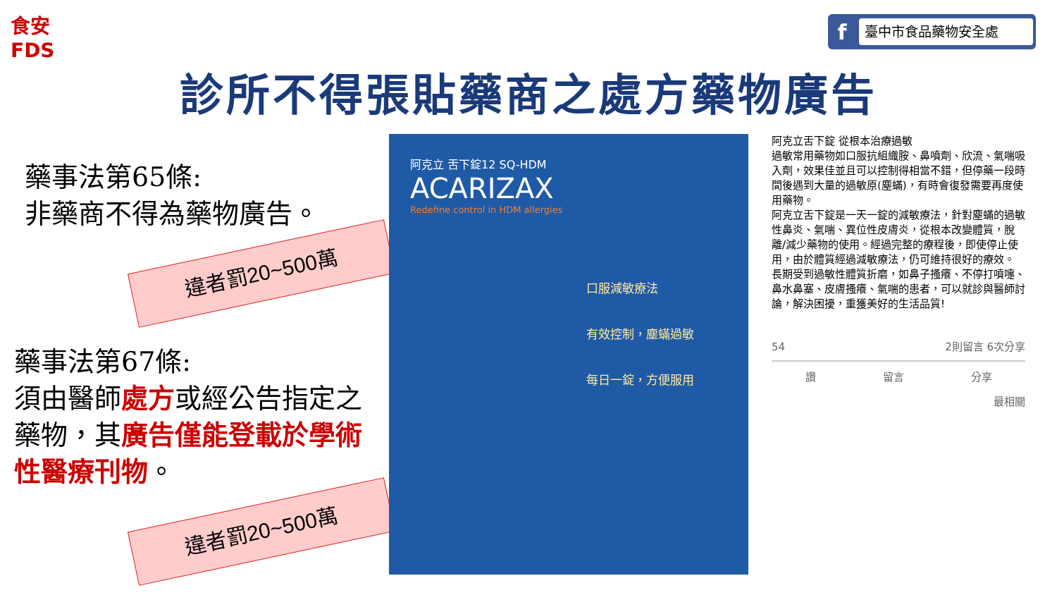食安
FDS
f
臺中市食品藥物安全處
診所不得張貼藥商之處方藥物廣告
藥事法第65條:
非藥商不得為藥物廣告。
違者罰20~500萬
藥事法第67條:
須由醫師處方或經公告指定之藥物，其廣告僅能登載於學術性醫療刊物。
違者罰20~500萬
阿克立 舌下錠12 SQ-HDM
ACARIZAX
Redefine control in HDM allergies
口服減敏療法
有效控制，塵蟎過敏
每日一錠，方便服用
阿克立舌下錠 從根本治療過敏
過敏常用藥物如口服抗組織胺、鼻噴劑、欣流、氣喘吸入劑，效果佳並且可以控制得相當不錯，但停藥一段時間後遇到大量的過敏原(塵蟎)，有時會復發需要再度使用藥物。
阿克立舌下錠是一天一錠的減敏療法，針對塵蟎的過敏性鼻炎、氣喘、異位性皮膚炎，從根本改變體質，脫離/減少藥物的使用。經過完整的療程後，即使停止使用，由於體質經過減敏療法，仍可維持很好的療效。
長期受到過敏性體質折磨，如鼻子搔癢、不停打噴嚏、鼻水鼻塞、皮膚搔癢、氣喘的患者，可以就診與醫師討論，解決困擾，重獲美好的生活品質!
54 2則留言 6次分享
讚 留言 分享
最相關